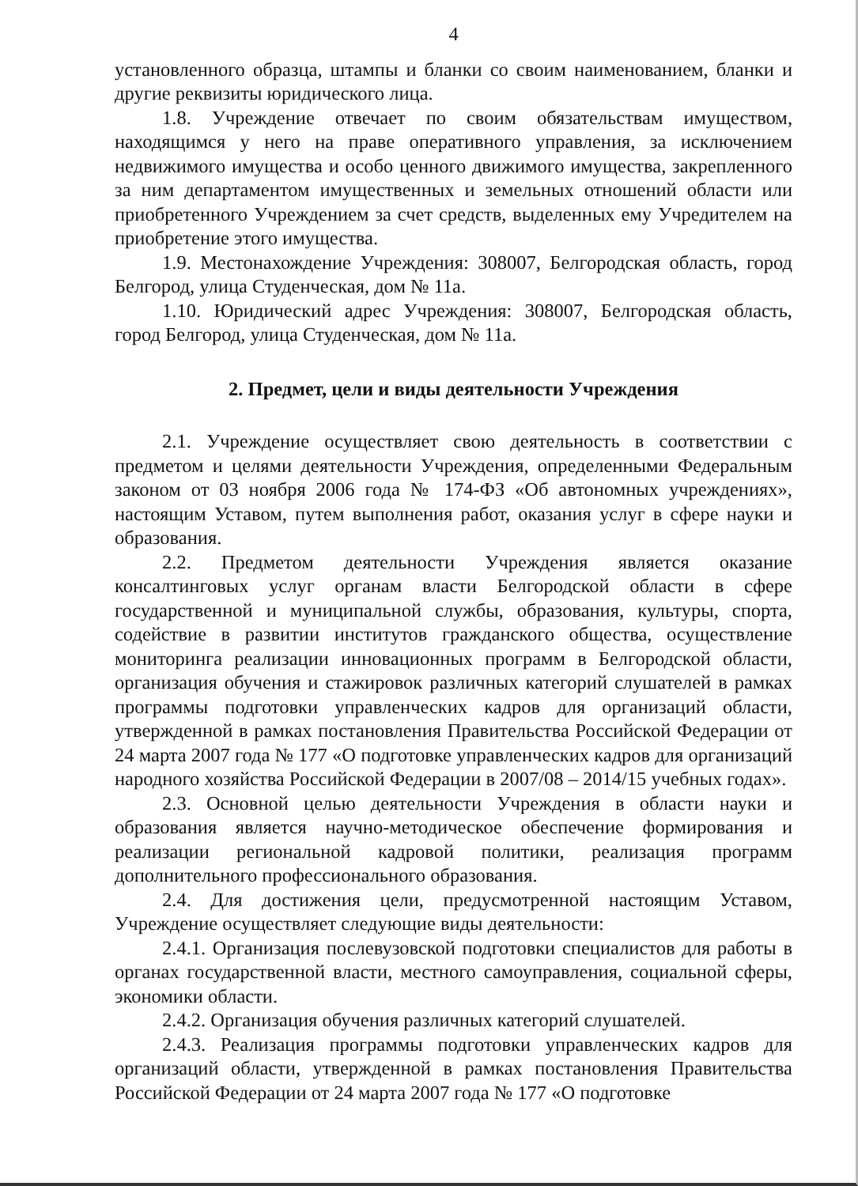4
установленного образца, штампы и бланки со своим наименованием, бланки и другие реквизиты юридического лица.
1.8. Учреждение отвечает по своим обязательствам имуществом, находящимся у него на праве оперативного управления, за исключением недвижимого имущества и особо ценного движимого имущества, закрепленного за ним департаментом имущественных и земельных отношений области или приобретенного Учреждением за счет средств, выделенных ему Учредителем на приобретение этого имущества.
1.9. Местонахождение Учреждения: 308007, Белгородская область, город Белгород, улица Студенческая, дом № 11а.
1.10. Юридический адрес Учреждения: 308007, Белгородская область, город Белгород, улица Студенческая, дом № 11а.
2. Предмет, цели и виды деятельности Учреждения
2.1. Учреждение осуществляет свою деятельность в соответствии с предметом и целями деятельности Учреждения, определенными Федеральным законом от 03 ноября 2006 года № 174-ФЗ «Об автономных учреждениях», настоящим Уставом, путем выполнения работ, оказания услуг в сфере науки и образования.
2.2. Предметом деятельности Учреждения является оказание консалтинговых услуг органам власти Белгородской области в сфере государственной и муниципальной службы, образования, культуры, спорта, содействие в развитии институтов гражданского общества, осуществление мониторинга реализации инновационных программ в Белгородской области, организация обучения и стажировок различных категорий слушателей в рамках программы подготовки управленческих кадров для организаций области, утвержденной в рамках постановления Правительства Российской Федерации от 24 марта 2007 года № 177 «О подготовке управленческих кадров для организаций народного хозяйства Российской Федерации в 2007/08 – 2014/15 учебных годах».
2.3. Основной целью деятельности Учреждения в области науки и образования является научно-методическое обеспечение формирования и реализации региональной кадровой политики, реализация программ дополнительного профессионального образования.
2.4. Для достижения цели, предусмотренной настоящим Уставом, Учреждение осуществляет следующие виды деятельности:
2.4.1. Организация послевузовской подготовки специалистов для работы в органах государственной власти, местного самоуправления, социальной сферы, экономики области.
2.4.2. Организация обучения различных категорий слушателей.
2.4.3. Реализация программы подготовки управленческих кадров для организаций области, утвержденной в рамках постановления Правительства Российской Федерации от 24 марта 2007 года № 177 «О подготовке